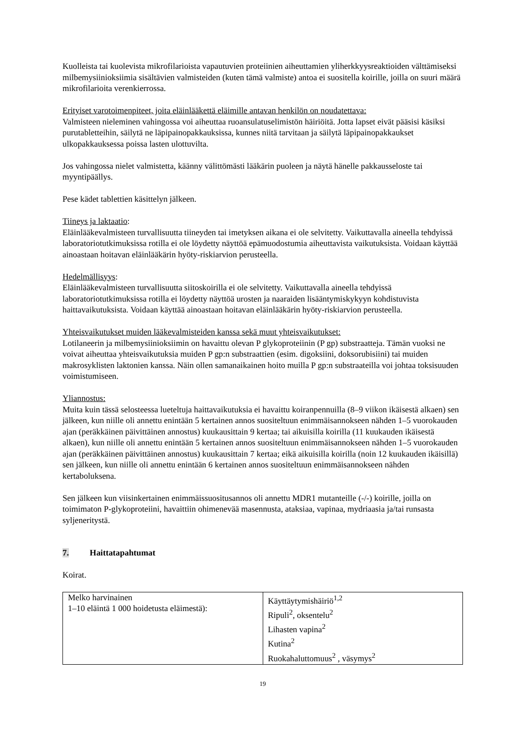Kuolleista tai kuolevista mikrofilarioista vapautuvien proteiinien aiheuttamien yliherkkyysreaktioiden välttämiseksi milbemysiinioksiimia sisältävien valmisteiden (kuten tämä valmiste) antoa ei suositella koirille, joilla on suuri määrä mikrofilarioita verenkierrossa.
Erityiset varotoimenpiteet, joita eläinlääkettä eläimille antavan henkilön on noudatettava:
Valmisteen nieleminen vahingossa voi aiheuttaa ruoansulatuselimistön häiriöitä. Jotta lapset eivät pääsisi käsiksi purutabletteihin, säilytä ne läpipainopakkauksissa, kunnes niitä tarvitaan ja säilytä läpipainopakkaukset ulkopakkauksessa poissa lasten ulottuvilta.
Jos vahingossa nielet valmistetta, käänny välittömästi lääkärin puoleen ja näytä hänelle pakkausseloste tai myyntipäällys.
Pese kädet tablettien käsittelyn jälkeen.
Tiineys ja laktaatio:
Eläinlääkevalmisteen turvallisuutta tiineyden tai imetyksen aikana ei ole selvitetty. Vaikuttavalla aineella tehdyissä laboratoriotutkimuksissa rotilla ei ole löydetty näyttöä epämuodostumia aiheuttavista vaikutuksista. Voidaan käyttää ainoastaan hoitavan eläinlääkärin hyöty-riskiarvion perusteella.
Hedelmällisyys:
Eläinlääkevalmisteen turvallisuutta siitoskoirilla ei ole selvitetty. Vaikuttavalla aineella tehdyissä laboratoriotutkimuksissa rotilla ei löydetty näyttöä urosten ja naaraiden lisääntymiskykyyn kohdistuvista haittavaikutuksista. Voidaan käyttää ainoastaan hoitavan eläinlääkärin hyöty-riskiarvion perusteella.
Yhteisvaikutukset muiden lääkevalmisteiden kanssa sekä muut yhteisvaikutukset:
Lotilaneerin ja milbemysiinioksiimin on havaittu olevan P glykoproteiinin (P gp) substraatteja. Tämän vuoksi ne voivat aiheuttaa yhteisvaikutuksia muiden P gp:n substraattien (esim. digoksiini, doksorubisiini) tai muiden makrosyklisten laktonien kanssa. Näin ollen samanaikainen hoito muilla P gp:n substraateilla voi johtaa toksisuuden voimistumiseen.
Yliannostus:
Muita kuin tässä selosteessa lueteltuja haittavaikutuksia ei havaittu koiranpennuilla (8–9 viikon ikäisestä alkaen) sen jälkeen, kun niille oli annettu enintään 5 kertainen annos suositeltuun enimmäisannokseen nähden 1–5 vuorokauden ajan (peräkkäinen päivittäinen annostus) kuukausittain 9 kertaa; tai aikuisilla koirilla (11 kuukauden ikäisestä alkaen), kun niille oli annettu enintään 5 kertainen annos suositeltuun enimmäisannokseen nähden 1–5 vuorokauden ajan (peräkkäinen päivittäinen annostus) kuukausittain 7 kertaa; eikä aikuisilla koirilla (noin 12 kuukauden ikäisillä) sen jälkeen, kun niille oli annettu enintään 6 kertainen annos suositeltuun enimmäisannokseen nähden kertaboluksena.
Sen jälkeen kun viisinkertainen enimmäissuositusannos oli annettu MDR1 mutanteille (-/-) koirille, joilla on toimimaton P-glykoproteiini, havaittiin ohimenevää masennusta, ataksiaa, vapinaa, mydriaasia ja/tai runsasta syljeneritystä.
7. Haittatapahtumat
Koirat.
| Melko harvinainen 1–10 eläintä 1 000 hoidetusta eläimestä): | Käyttäytymishäiriö<sup>1,2</sup> Ripuli<sup>2</sup>, oksentelu<sup>2</sup> Lihasten vapina<sup>2</sup> Kutina<sup>2</sup> Ruokahaluttomuus<sup>2</sup> , väsymys<sup>2</sup> |
19